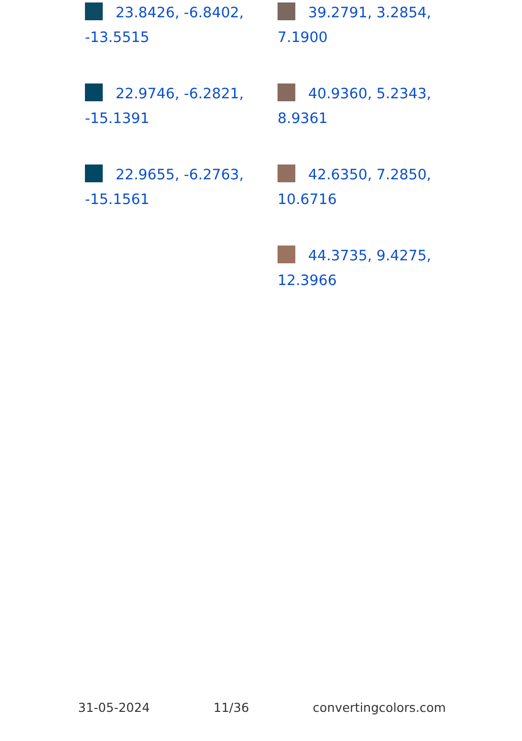23.8426, -6.8402, -13.5515
22.9746, -6.2821, -15.1391
22.9655, -6.2763, -15.1561
39.2791, 3.2854, 7.1900
40.9360, 5.2343, 8.9361
42.6350, 7.2850, 10.6716
44.3735, 9.4275, 12.3966
31-05-2024 11/36 convertingcolors.com